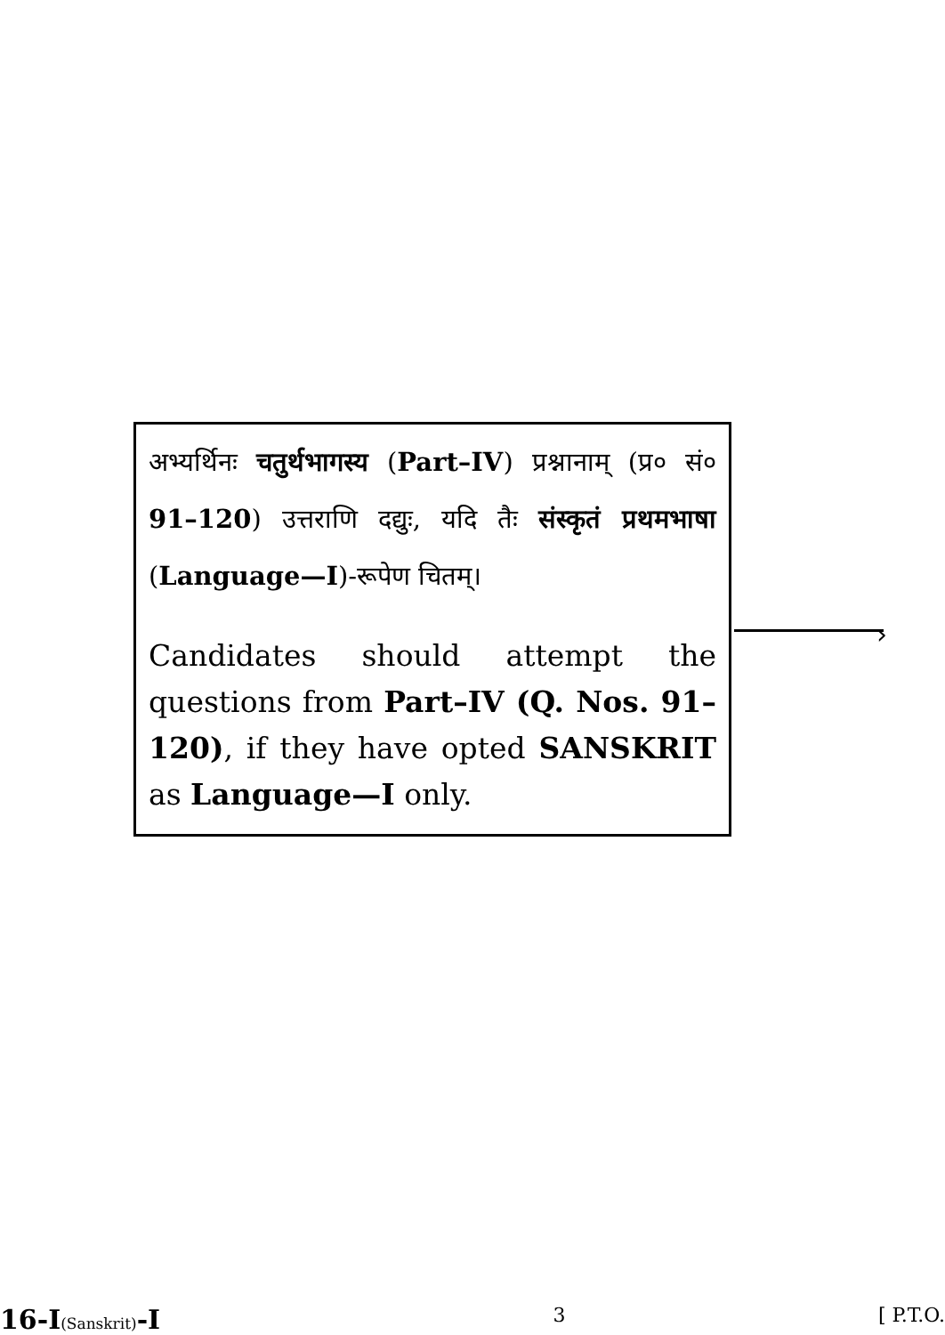अभ्यर्थिनः चतुर्थभागस्य (Part–IV) प्रश्नानाम् (प्र० सं० 91–120) उत्तराणि दद्युः, यदि तैः संस्कृतं प्रथमभाषा (Language—I)-रूपेण चितम्।
Candidates should attempt the questions from Part–IV (Q. Nos. 91–120), if they have opted SANSKRIT as Language—I only.
›
16-I(Sanskrit)-I 3 [ P.T.O.